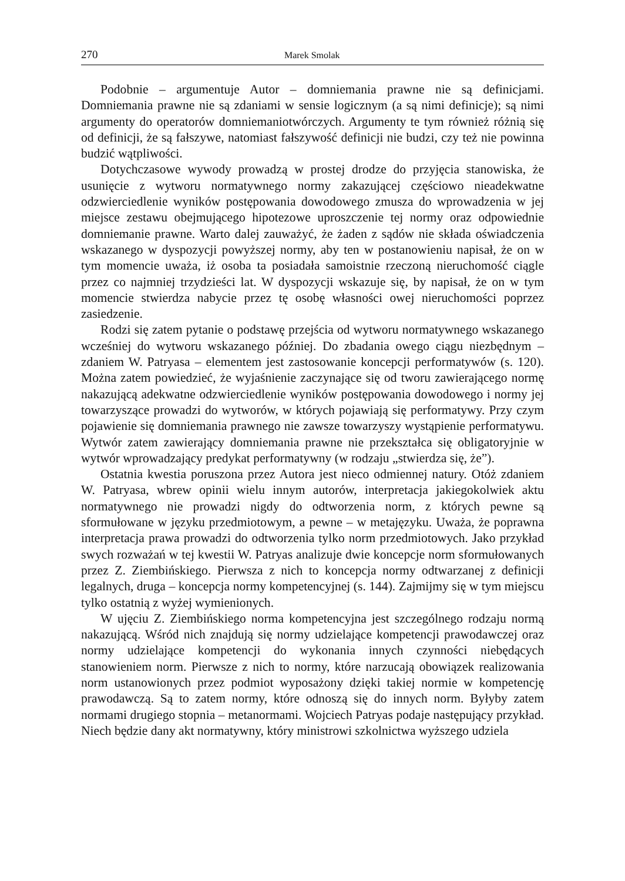270 Marek Smolak
Podobnie – argumentuje Autor – domniemania prawne nie są definicjami. Domniemania prawne nie są zdaniami w sensie logicznym (a są nimi definicje); są nimi argumenty do operatorów domniemaniotwórczych. Argumenty te tym również różnią się od definicji, że są fałszywe, natomiast fałszywość definicji nie budzi, czy też nie powinna budzić wątpliwości.
Dotychczasowe wywody prowadzą w prostej drodze do przyjęcia stanowiska, że usunięcie z wytworu normatywnego normy zakazującej częściowo nieadekwatne odzwierciedlenie wyników postępowania dowodowego zmusza do wprowadzenia w jej miejsce zestawu obejmującego hipotezowe uproszczenie tej normy oraz odpowiednie domniemanie prawne. Warto dalej zauważyć, że żaden z sądów nie składa oświadczenia wskazanego w dyspozycji powyższej normy, aby ten w postanowieniu napisał, że on w tym momencie uważa, iż osoba ta posiadała samoistnie rzeczoną nieruchomość ciągle przez co najmniej trzydzieści lat. W dyspozycji wskazuje się, by napisał, że on w tym momencie stwierdza nabycie przez tę osobę własności owej nieruchomości poprzez zasiedzenie.
Rodzi się zatem pytanie o podstawę przejścia od wytworu normatywnego wskazanego wcześniej do wytworu wskazanego później. Do zbadania owego ciągu niezbędnym – zdaniem W. Patryasa – elementem jest zastosowanie koncepcji performatywów (s. 120). Można zatem powiedzieć, że wyjaśnienie zaczynające się od tworu zawierającego normę nakazującą adekwatne odzwierciedlenie wyników postępowania dowodowego i normy jej towarzyszące prowadzi do wytworów, w których pojawiają się performatywy. Przy czym pojawienie się domniemania prawnego nie zawsze towarzyszy wystąpienie performatywu. Wytwór zatem zawierający domniemania prawne nie przekształca się obligatoryjnie w wytwór wprowadzający predykat performatywny (w rodzaju „stwierdza się, że”).
Ostatnia kwestia poruszona przez Autora jest nieco odmiennej natury. Otóż zdaniem W. Patryasa, wbrew opinii wielu innym autorów, interpretacja jakiegokolwiek aktu normatywnego nie prowadzi nigdy do odtworzenia norm, z których pewne są sformułowane w języku przedmiotowym, a pewne – w metajęzyku. Uważa, że poprawna interpretacja prawa prowadzi do odtworzenia tylko norm przedmiotowych. Jako przykład swych rozważań w tej kwestii W. Patryas analizuje dwie koncepcje norm sformułowanych przez Z. Ziembińskiego. Pierwsza z nich to koncepcja normy odtwarzanej z definicji legalnych, druga – koncepcja normy kompetencyjnej (s. 144). Zajmijmy się w tym miejscu tylko ostatnią z wyżej wymienionych.
W ujęciu Z. Ziembińskiego norma kompetencyjna jest szczególnego rodzaju normą nakazującą. Wśród nich znajdują się normy udzielające kompetencji prawodawczej oraz normy udzielające kompetencji do wykonania innych czynności niebędących stanowieniem norm. Pierwsze z nich to normy, które narzucają obowiązek realizowania norm ustanowionych przez podmiot wyposażony dzięki takiej normie w kompetencję prawodawczą. Są to zatem normy, które odnoszą się do innych norm. Byłyby zatem normami drugiego stopnia – metanormami. Wojciech Patryas podaje następujący przykład. Niech będzie dany akt normatywny, który ministrowi szkolnictwa wyższego udziela